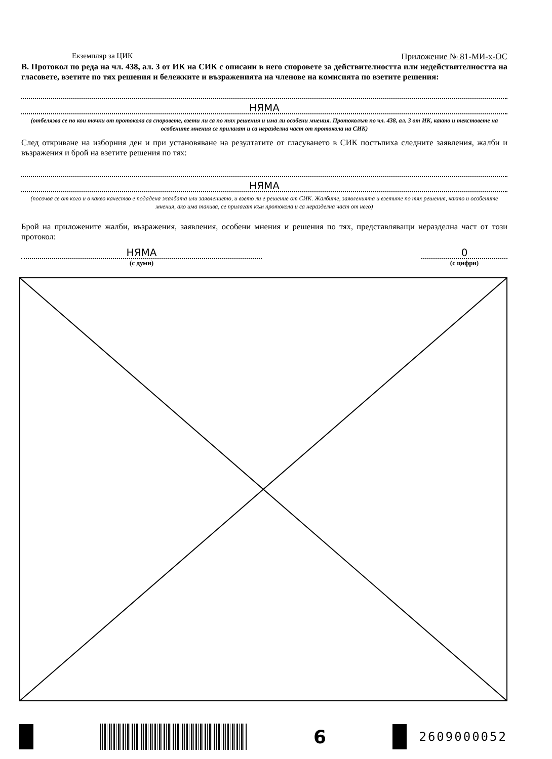Екземпляр за ЦИК Приложение № 81-МИ-х-ОС
В. Протокол по реда на чл. 438, ал. 3 от ИК на СИК с описани в него споровете за действителността или недействителността на гласовете, взетите по тях решения и бележките и възраженията на членове на комисията по взетите решения:
НЯМА
(отбелязва се по кои точки от протокола са споровете, взети ли са по тях решения и има ли особени мнения. Протоколът по чл. 438, ал. 3 от ИК, както и текстовете на особените мнения се прилагат и са неразделна част от протокола на СИК)
След откриване на изборния ден и при установяване на резултатите от гласуването в СИК постъпиха следните заявления, жалби и възражения и брой на взетите решения по тях:
НЯМА
(посочва се от кого и в какво качество е подадена жалбата или заявлението, и взето ли е решение от СИК. Жалбите, заявленията и взетите по тях решения, както и особените мнения, ако има такива, се прилагат към протокола и са неразделна част от него)
Брой на приложените жалби, възражения, заявления, особени мнения и решения по тях, представляващи неразделна част от този протокол:
НЯМА
(с думи)
0
(с цифри)
6
2609000052